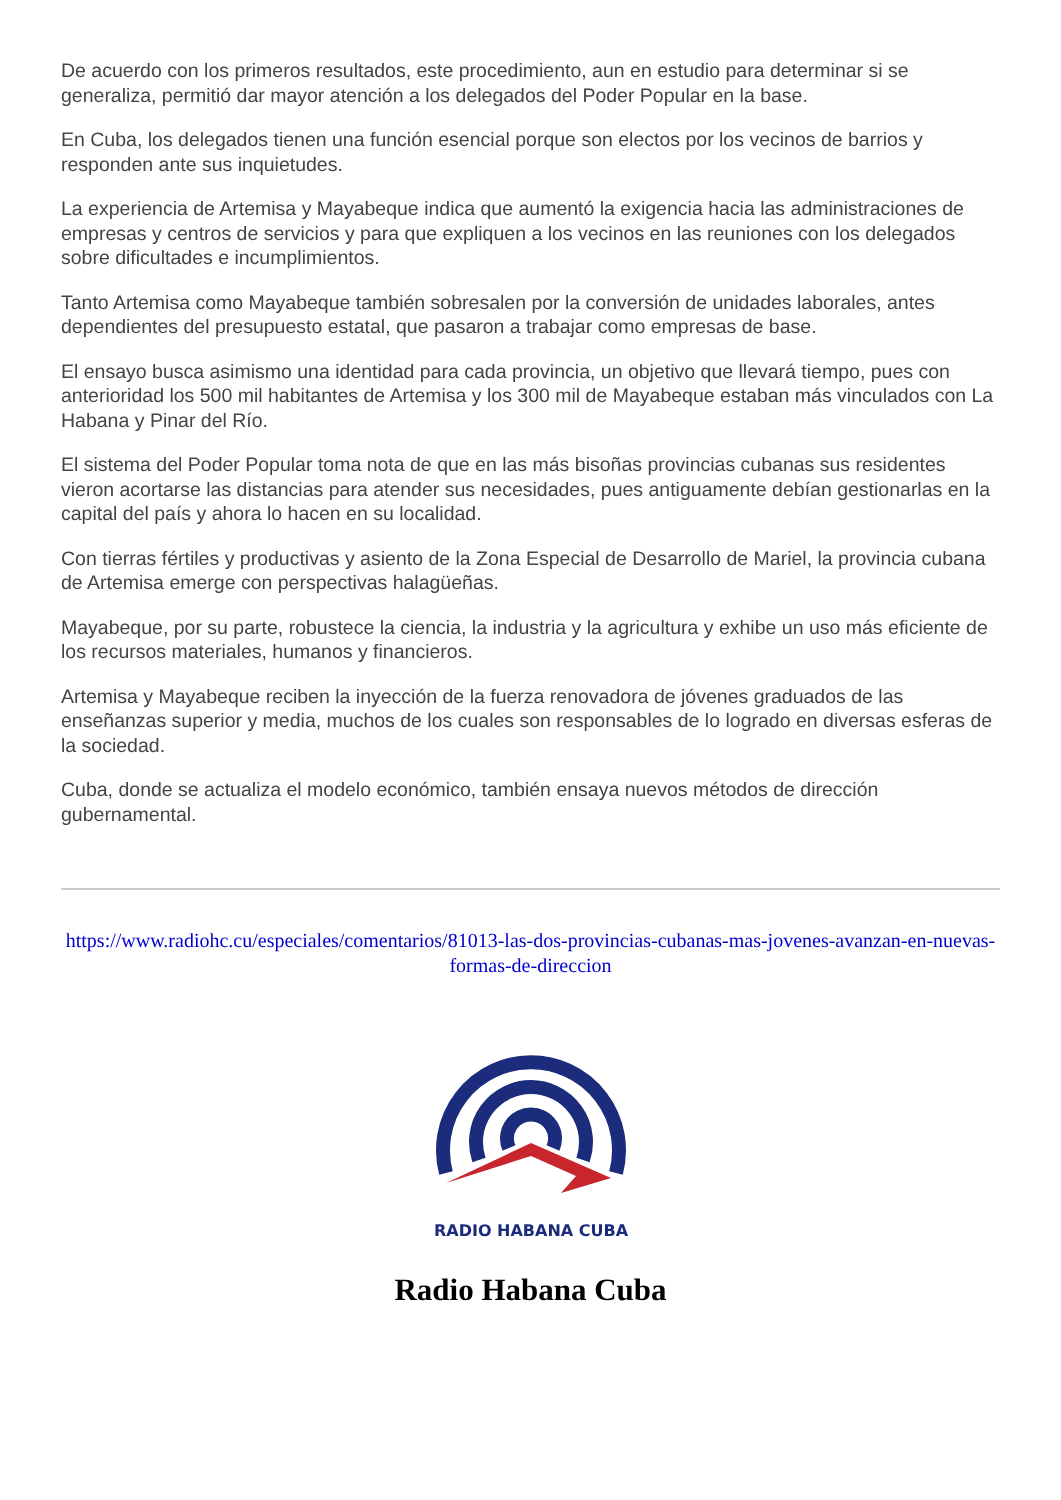De acuerdo con los primeros resultados, este procedimiento, aun en estudio para determinar si se generaliza, permitió dar mayor atención a los delegados del Poder Popular en la base.
En Cuba, los delegados tienen una función esencial porque son electos por los vecinos de barrios y responden ante sus inquietudes.
La experiencia de Artemisa y Mayabeque indica que aumentó la exigencia hacia las administraciones de empresas y centros de servicios y para que expliquen a los vecinos en las reuniones con los delegados sobre dificultades e incumplimientos.
Tanto Artemisa como Mayabeque también sobresalen por la conversión de unidades laborales, antes dependientes del presupuesto estatal, que pasaron a trabajar como empresas de base.
El ensayo busca asimismo una identidad para cada provincia, un objetivo que llevará tiempo, pues con anterioridad los 500 mil habitantes de Artemisa y los 300 mil de Mayabeque estaban más vinculados con La Habana y Pinar del Río.
El sistema del Poder Popular toma nota de que en las más bisoñas provincias cubanas sus residentes vieron acortarse las distancias para atender sus necesidades, pues antiguamente debían gestionarlas en la capital del país y ahora lo hacen en su localidad.
Con tierras fértiles y productivas y asiento de la Zona Especial de Desarrollo de Mariel, la provincia cubana de Artemisa emerge con perspectivas halagüeñas.
Mayabeque, por su parte, robustece la ciencia, la industria y la agricultura y exhibe un uso más eficiente de los recursos materiales, humanos y financieros.
Artemisa y Mayabeque reciben la inyección de la fuerza renovadora de jóvenes graduados de las enseñanzas superior y media, muchos de los cuales son responsables de lo logrado en diversas esferas de la sociedad.
Cuba, donde se actualiza el modelo económico, también ensaya nuevos métodos de dirección gubernamental.
https://www.radiohc.cu/especiales/comentarios/81013-las-dos-provincias-cubanas-mas-jovenes-avanzan-en-nuevas-formas-de-direccion
RADIO HABANA CUBA
Radio Habana Cuba